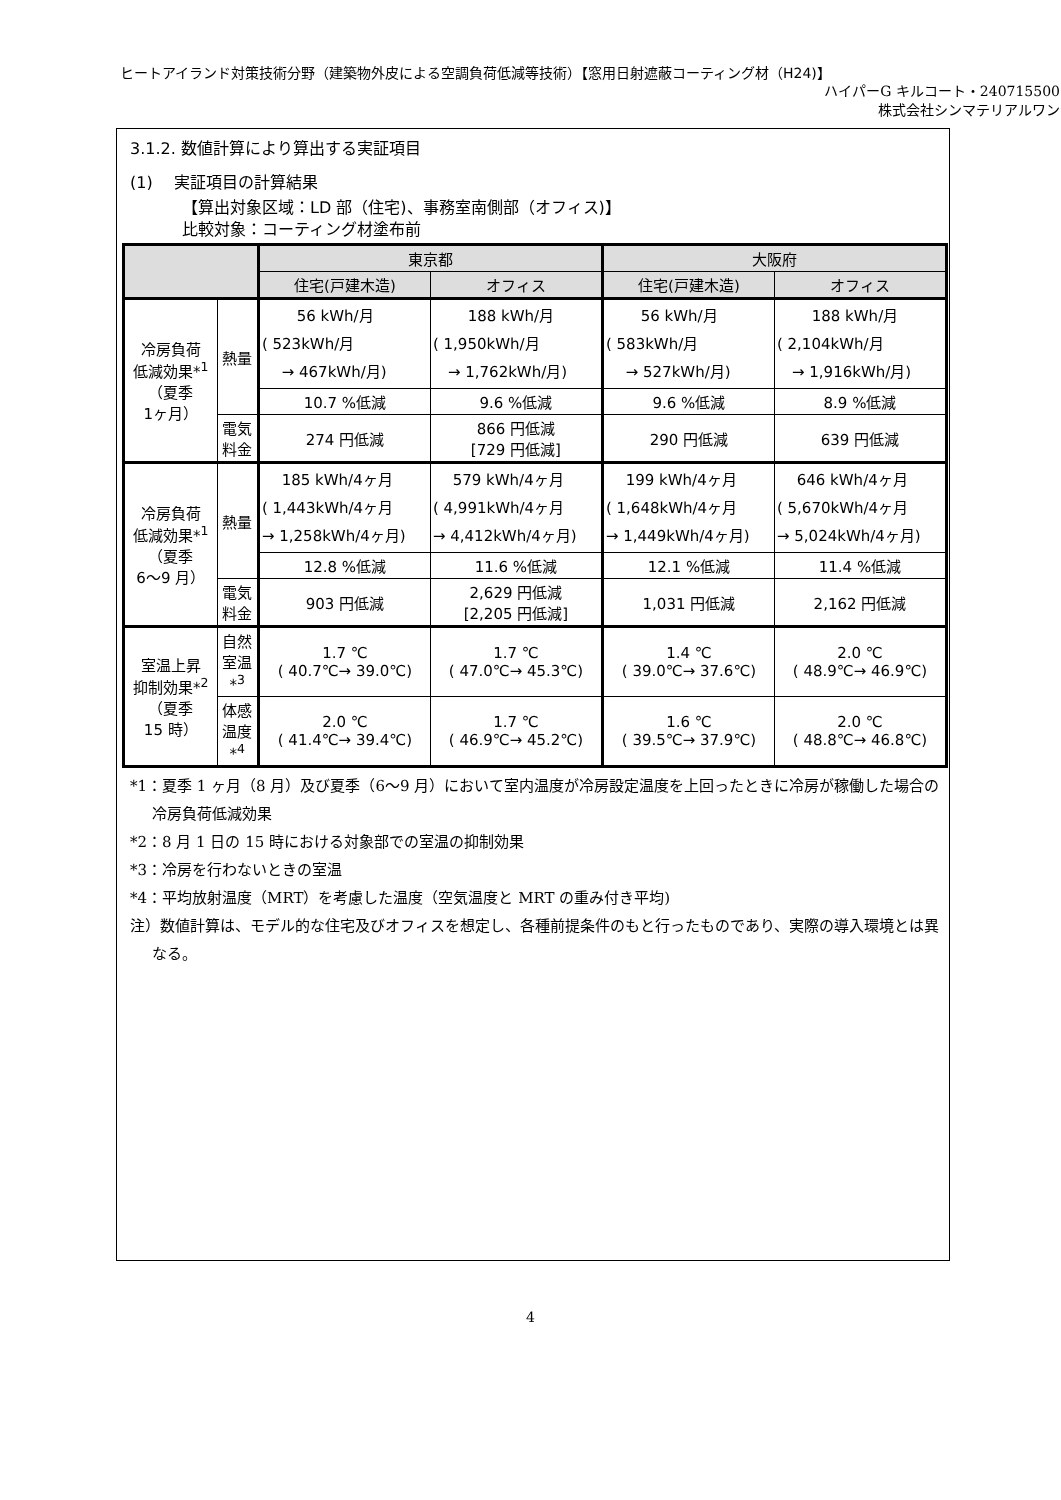ヒートアイランド対策技術分野（建築物外皮による空調負荷低減等技術）【窓用日射遮蔽コーティング材（H24)】
ハイパーG キルコート・240715500
株式会社シンマテリアルワン
3.1.2. 数値計算により算出する実証項目
(1)　 実証項目の計算結果
【算出対象区域：LD 部（住宅)、事務室南側部（オフィス)】
比較対象：コーティング材塗布前
| | | 東京都 | | 大阪府 | |
| --- | --- | --- | --- | --- | --- |
| | | 住宅(戸建木造) | オフィス | 住宅(戸建木造) | オフィス |
| 冷房負荷 低減効果*<sup>1</sup> （夏季 1ヶ月） | 熱量 | 56 kWh/月 ( 523kWh/月 → 467kWh/月) | 188 kWh/月 ( 1,950kWh/月 → 1,762kWh/月) | 56 kWh/月 ( 583kWh/月 → 527kWh/月) | 188 kWh/月 ( 2,104kWh/月 → 1,916kWh/月) |
| | | 10.7 %低減 | 9.6 %低減 | 9.6 %低減 | 8.9 %低減 |
| | 電気 料金 | 274 円低減 | 866 円低減 [729 円低減] | 290 円低減 | 639 円低減 |
| 冷房負荷 低減効果*<sup>1</sup> （夏季 6〜9 月） | 熱量 | 185 kWh/4ヶ月 ( 1,443kWh/4ヶ月 → 1,258kWh/4ヶ月) | 579 kWh/4ヶ月 ( 4,991kWh/4ヶ月 → 4,412kWh/4ヶ月) | 199 kWh/4ヶ月 ( 1,648kWh/4ヶ月 → 1,449kWh/4ヶ月) | 646 kWh/4ヶ月 ( 5,670kWh/4ヶ月 → 5,024kWh/4ヶ月) |
| | | 12.8 %低減 | 11.6 %低減 | 12.1 %低減 | 11.4 %低減 |
| | 電気 料金 | 903 円低減 | 2,629 円低減 [2,205 円低減] | 1,031 円低減 | 2,162 円低減 |
| 室温上昇 抑制効果*<sup>2</sup> （夏季 15 時） | 自然 室温 *<sup>3</sup> | 1.7 ℃ ( 40.7℃→ 39.0℃) | 1.7 ℃ ( 47.0℃→ 45.3℃) | 1.4 ℃ ( 39.0℃→ 37.6℃) | 2.0 ℃ ( 48.9℃→ 46.9℃) |
| | 体感 温度 *<sup>4</sup> | 2.0 ℃ ( 41.4℃→ 39.4℃) | 1.7 ℃ ( 46.9℃→ 45.2℃) | 1.6 ℃ ( 39.5℃→ 37.9℃) | 2.0 ℃ ( 48.8℃→ 46.8℃) |
*1：夏季 1 ヶ月（8 月）及び夏季（6〜9 月）において室内温度が冷房設定温度を上回ったときに冷房が稼働した場合の冷房負荷低減効果
*2：8 月 1 日の 15 時における対象部での室温の抑制効果
*3：冷房を行わないときの室温
*4：平均放射温度（MRT）を考慮した温度（空気温度と MRT の重み付き平均)
注）数値計算は、モデル的な住宅及びオフィスを想定し、各種前提条件のもと行ったものであり、実際の導入環境とは異なる。
4